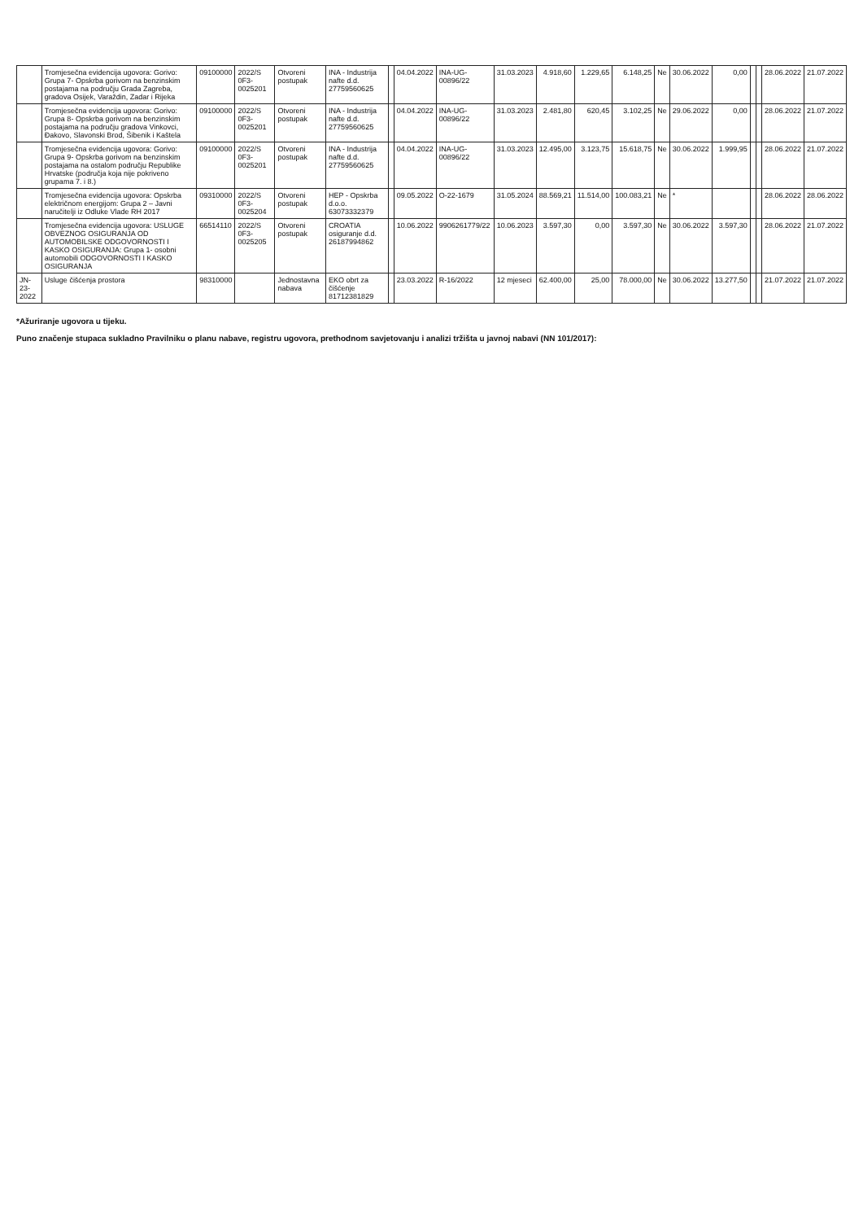| | Tromjesečna evidencija ugovora: Gorivo: Grupa 7- Opskrba gorivom na benzinskim postajama na području Grada Zagreba, gradova Osijek, Varaždin, Zadar i Rijeka | 09100000 | 2022/S 0F3-0025201 | Otvoreni postupak | INA - Industrija nafte d.d. 27759560625 | | 04.04.2022 | INA-UG-00896/22 | 31.03.2023 | 4.918,60 | 1.229,65 | 6.148,25 | Ne | 30.06.2022 | 0,00 | | | 28.06.2022 | 21.07.2022 |
| | Tromjesečna evidencija ugovora: Gorivo: Grupa 8- Opskrba gorivom na benzinskim postajama na području gradova Vinkovci, Đakovo, Slavonski Brod, Šibenik i Kaštela | 09100000 | 2022/S 0F3-0025201 | Otvoreni postupak | INA - Industrija nafte d.d. 27759560625 | | 04.04.2022 | INA-UG-00896/22 | 31.03.2023 | 2.481,80 | 620,45 | 3.102,25 | Ne | 29.06.2022 | 0,00 | | | 28.06.2022 | 21.07.2022 |
| | Tromjesečna evidencija ugovora: Gorivo: Grupa 9- Opskrba gorivom na benzinskim postajama na ostalom području Republike Hrvatske (područja koja nije pokriveno grupama 7. i 8.) | 09100000 | 2022/S 0F3-0025201 | Otvoreni postupak | INA - Industrija nafte d.d. 27759560625 | | 04.04.2022 | INA-UG-00896/22 | 31.03.2023 | 12.495,00 | 3.123,75 | 15.618,75 | Ne | 30.06.2022 | 1.999,95 | | | 28.06.2022 | 21.07.2022 |
| | Tromjesečna evidencija ugovora: Opskrba električnom energijom: Grupa 2 – Javni naručitelji iz Odluke Vlade RH 2017 | 09310000 | 2022/S 0F3-0025204 | Otvoreni postupak | HEP - Opskrba d.o.o. 63073332379 | | 09.05.2022 | O-22-1679 | 31.05.2024 | 88.569,21 | 11.514,00 | 100.083,21 | Ne | * | | | | 28.06.2022 | 28.06.2022 |
| | Tromjesečna evidencija ugovora: USLUGE OBVEZNOG OSIGURANJA OD AUTOMOBILSKE ODGOVORNOSTI I KASKO OSIGURANJA: Grupa 1- osobni automobili ODGOVORNOSTI I KASKO OSIGURANJA | 66514110 | 2022/S 0F3-0025205 | Otvoreni postupak | CROATIA osiguranje d.d. 26187994862 | | 10.06.2022 | 9906261779/22 | 10.06.2023 | 3.597,30 | 0,00 | 3.597,30 | Ne | 30.06.2022 | 3.597,30 | | | 28.06.2022 | 21.07.2022 |
| JN-23-2022 | Usluge čišćenja prostora | 98310000 | | Jednostavna nabava | EKO obrt za čišćenje 81712381829 | | 23.03.2022 | R-16/2022 | 12 mjeseci | 62.400,00 | 25,00 | 78.000,00 | Ne | 30.06.2022 | 13.277,50 | | | 21.07.2022 | 21.07.2022 |
*Ažuriranje ugovora u tijeku.
Puno značenje stupaca sukladno Pravilniku o planu nabave, registru ugovora, prethodnom savjetovanju i analizi tržišta u javnoj nabavi (NN 101/2017):